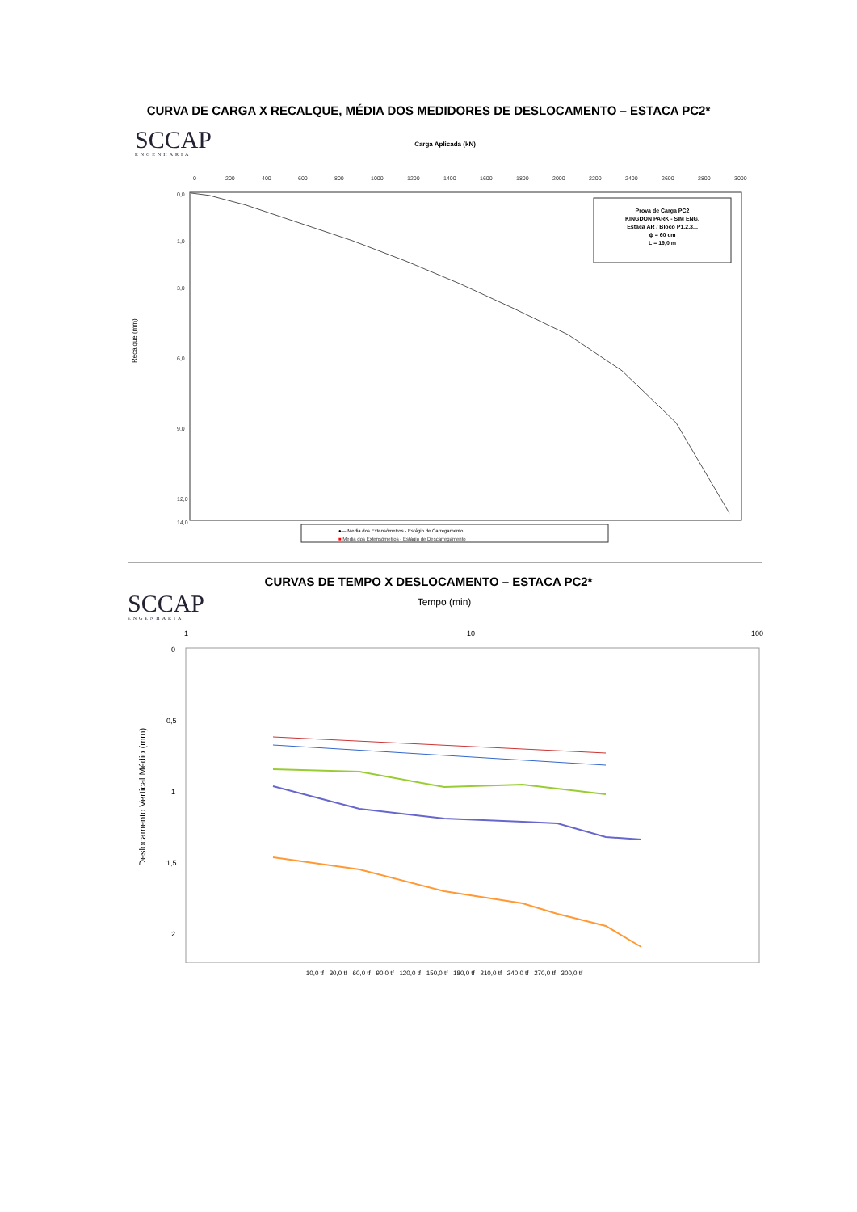CURVA DE CARGA X RECALQUE, MÉDIA DOS MEDIDORES DE DESLOCAMENTO – ESTACA PC2*
SCCAP
ENGENHARIA
Carga Aplicada (kN)
Recalque (mm)
0
200
400
600
800
1000
1200
1400
1600
1800
2000
2200
2400
2600
2800
3000
0,0
1,0
3,0
6,0
9,0
12,0
14,0
Prova de Carga PC2
KINGDON PARK - SIM ENG.
Estaca AR / Bloco P1,2,3...
ϕ = 60 cm
L = 19,0 m
●— Media dos Extensômetros - Estágio de Carregamento
■ Media dos Extensômetros - Estágio de Descarregamento
CURVAS DE TEMPO X DESLOCAMENTO – ESTACA PC2*
SCCAP
ENGENHARIA
Tempo (min)
Deslocamento Vertical Médio (mm)
1
10
100
0
0,5
1
1,5
2
10,0 tf 30,0 tf 60,0 tf 90,0 tf 120,0 tf 150,0 tf 180,0 tf 210,0 tf 240,0 tf 270,0 tf 300,0 tf